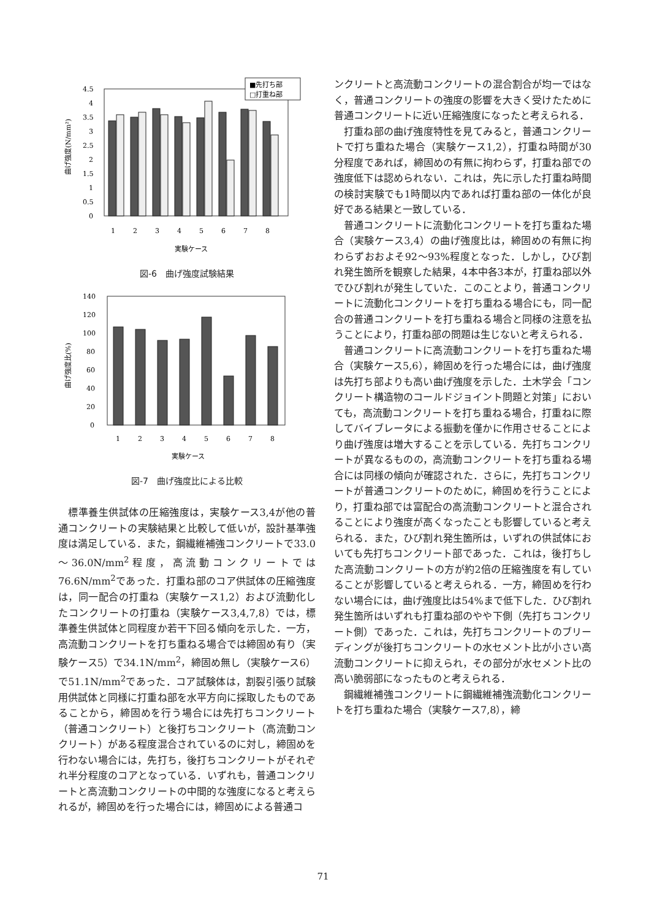曲げ強度(N/mm²)
4.5
4
3.5
3
2.5
2
1.5
1
0.5
0
1
2
3
4
5
6
7
8
■先打ち部
□打重ね部
実験ケース
図-6　曲げ強度試験結果
曲げ強度比(%)
140
120
100
80
60
40
20
0
1
2
3
4
5
6
7
8
実験ケース
図-7　曲げ強度比による比較
標準養生供試体の圧縮強度は，実験ケース3,4が他の普通コンクリートの実験結果と比較して低いが，設計基準強度は満足している．また，鋼繊維補強コンクリートで33.0～36.0N/mm<sup>2</sup>程度，高流動コンクリートでは76.6N/mm<sup>2</sup>であった．打重ね部のコア供試体の圧縮強度は，同一配合の打重ね（実験ケース1,2）および流動化したコンクリートの打重ね（実験ケース3,4,7,8）では，標準養生供試体と同程度か若干下回る傾向を示した．一方，高流動コンクリートを打ち重ねる場合では締固め有り（実験ケース5）で34.1N/mm<sup>2</sup>，締固め無し（実験ケース6）で51.1N/mm<sup>2</sup>であった．コア試験体は，割裂引張り試験用供試体と同様に打重ね部を水平方向に採取したものであることから，締固めを行う場合には先打ちコンクリート（普通コンクリート）と後打ちコンクリート（高流動コンクリート）がある程度混合されているのに対し，締固めを行わない場合には，先打ち，後打ちコンクリートがそれぞれ半分程度のコアとなっている．いずれも，普通コンクリートと高流動コンクリートの中間的な強度になると考えられるが，締固めを行った場合には，締固めによる普通コ
ンクリートと高流動コンクリートの混合割合が均一ではなく，普通コンクリートの強度の影響を大きく受けたために普通コンクリートに近い圧縮強度になったと考えられる．
打重ね部の曲げ強度特性を見てみると，普通コンクリートで打ち重ねた場合（実験ケース1,2），打重ね時間が30分程度であれば，締固めの有無に拘わらず，打重ね部での強度低下は認められない．これは，先に示した打重ね時間の検討実験でも1時間以内であれば打重ね部の一体化が良好である結果と一致している．
普通コンクリートに流動化コンクリートを打ち重ねた場合（実験ケース3,4）の曲げ強度比は，締固めの有無に拘わらずおおよそ92～93%程度となった．しかし，ひび割れ発生箇所を観察した結果，4本中各3本が，打重ね部以外でひび割れが発生していた．このことより，普通コンクリートに流動化コンクリートを打ち重ねる場合にも，同一配合の普通コンクリートを打ち重ねる場合と同様の注意を払うことにより，打重ね部の問題は生じないと考えられる．
普通コンクリートに高流動コンクリートを打ち重ねた場合（実験ケース5,6），締固めを行った場合には，曲げ強度は先打ち部よりも高い曲げ強度を示した．土木学会「コンクリート構造物のコールドジョイント問題と対策」においても，高流動コンクリートを打ち重ねる場合，打重ねに際してバイブレータによる振動を僅かに作用させることにより曲げ強度は増大することを示している．先打ちコンクリートが異なるものの，高流動コンクリートを打ち重ねる場合には同様の傾向が確認された．さらに，先打ちコンクリートが普通コンクリートのために，締固めを行うことにより，打重ね部では富配合の高流動コンクリートと混合されることにより強度が高くなったことも影響していると考えられる．また，ひび割れ発生箇所は，いずれの供試体においても先打ちコンクリート部であった．これは，後打ちした高流動コンクリートの方が約2倍の圧縮強度を有していることが影響していると考えられる．一方，締固めを行わない場合には，曲げ強度比は54%まで低下した．ひび割れ発生箇所はいずれも打重ね部のやや下側（先打ちコンクリート側）であった．これは，先打ちコンクリートのブリーディングが後打ちコンクリートの水セメント比が小さい高流動コンクリートに抑えられ，その部分が水セメント比の高い脆弱部になったものと考えられる．
鋼繊維補強コンクリートに鋼繊維補強流動化コンクリートを打ち重ねた場合（実験ケース7,8），締
71